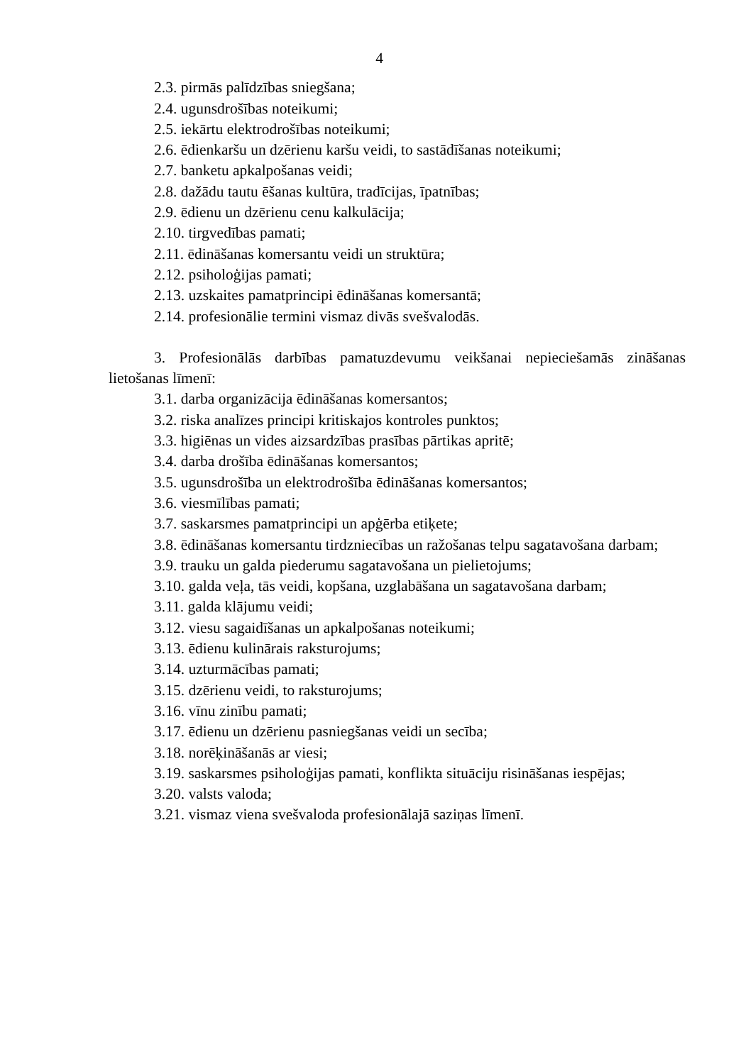4
2.3. pirmās palīdzības sniegšana;
2.4. ugunsdrošības noteikumi;
2.5. iekārtu elektrodrošības noteikumi;
2.6. ēdienkaršu un dzērienu karšu veidi, to sastādīšanas noteikumi;
2.7. banketu apkalpošanas veidi;
2.8. dažādu tautu ēšanas kultūra, tradīcijas, īpatnības;
2.9. ēdienu un dzērienu cenu kalkulācija;
2.10. tirgvedības pamati;
2.11. ēdināšanas komersantu veidi un struktūra;
2.12. psiholoģijas pamati;
2.13. uzskaites pamatprincipi ēdināšanas komersantā;
2.14. profesionālie termini vismaz divās svešvalodās.
3. Profesionālās darbības pamatuzdevumu veikšanai nepieciešamās zināšanas lietošanas līmenī:
3.1. darba organizācija ēdināšanas komersantos;
3.2. riska analīzes principi kritiskajos kontroles punktos;
3.3. higiēnas un vides aizsardzības prasības pārtikas apritē;
3.4. darba drošība ēdināšanas komersantos;
3.5. ugunsdrošība un elektrodrošība ēdināšanas komersantos;
3.6. viesmīlības pamati;
3.7. saskarsmes pamatprincipi un apģērba etiķete;
3.8. ēdināšanas komersantu tirdzniecības un ražošanas telpu sagatavošana darbam;
3.9. trauku un galda piederumu sagatavošana un pielietojums;
3.10. galda veļa, tās veidi, kopšana, uzglabāšana un sagatavošana darbam;
3.11. galda klājumu veidi;
3.12. viesu sagaidīšanas un apkalpošanas noteikumi;
3.13. ēdienu kulinārais raksturojums;
3.14. uzturmācības pamati;
3.15. dzērienu veidi, to raksturojums;
3.16. vīnu zinību pamati;
3.17. ēdienu un dzērienu pasniegšanas veidi un secība;
3.18. norēķināšanās ar viesi;
3.19. saskarsmes psiholoģijas pamati, konflikta situāciju risināšanas iespējas;
3.20. valsts valoda;
3.21. vismaz viena svešvaloda profesionālajā saziņas līmenī.